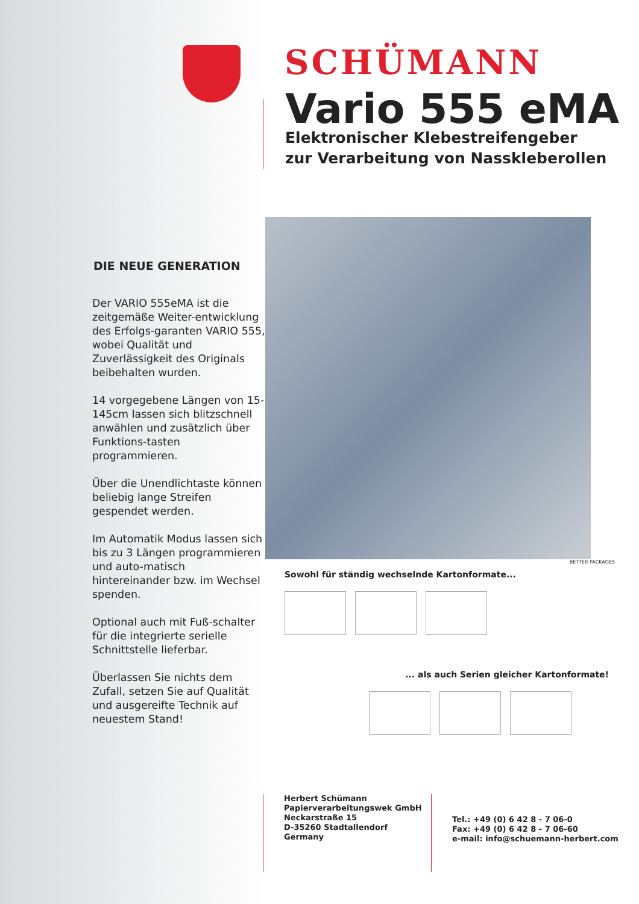DIE NEUE GENERATION
Der VARIO 555eMA ist die zeitgemäße Weiter-entwicklung des Erfolgs-garanten VARIO 555, wobei Qualität und Zuverlässigkeit des Originals beibehalten wurden.
14 vorgegebene Längen von 15-145cm lassen sich blitzschnell anwählen und zusätzlich über Funktions-tasten programmieren.
Über die Unendlichtaste können beliebig lange Streifen gespendet werden.
Im Automatik Modus lassen sich bis zu 3 Längen programmieren und auto-matisch hintereinander bzw. im Wechsel spenden.
Optional auch mit Fuß-schalter für die integrierte serielle Schnittstelle lieferbar.
Überlassen Sie nichts dem Zufall, setzen Sie auf Qualität und ausgereifte Technik auf neuestem Stand!
SCHÜMANN
Vario 555 eMA
Elektronischer Klebestreifengeber
zur Verarbeitung von Nasskleberollen
BETTER PACKAGES
Sowohl für ständig wechselnde Kartonformate...
... als auch Serien gleicher Kartonformate!
Herbert Schümann
Papierverarbeitungswek GmbH
Neckarstraße 15
D-35260 Stadtallendorf
Germany
Tel.: +49 (0) 6 42 8 - 7 06-0
Fax: +49 (0) 6 42 8 - 7 06-60
e-mail: info@schuemann-herbert.com